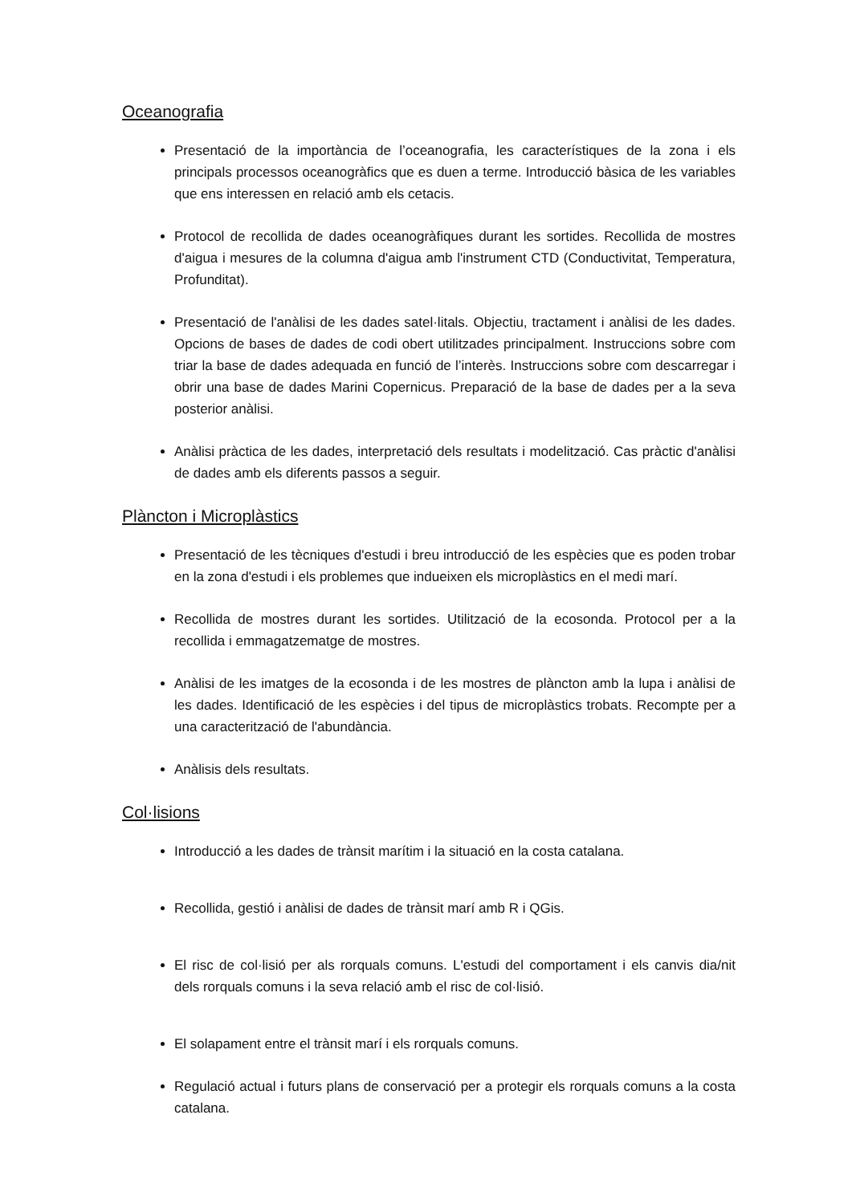Oceanografia
Presentació de la importància de l’oceanografia, les característiques de la zona i els principals processos oceanogràfics que es duen a terme. Introducció bàsica de les variables que ens interessen en relació amb els cetacis.
Protocol de recollida de dades oceanogràfiques durant les sortides. Recollida de mostres d'aigua i mesures de la columna d'aigua amb l'instrument CTD (Conductivitat, Temperatura, Profunditat).
Presentació de l'anàlisi de les dades satel·litals. Objectiu, tractament i anàlisi de les dades. Opcions de bases de dades de codi obert utilitzades principalment. Instruccions sobre com triar la base de dades adequada en funció de l’interès. Instruccions sobre com descarregar i obrir una base de dades Marini Copernicus. Preparació de la base de dades per a la seva posterior anàlisi.
Anàlisi pràctica de les dades, interpretació dels resultats i modelització. Cas pràctic d'anàlisi de dades amb els diferents passos a seguir.
Plàncton i Microplàstics
Presentació de les tècniques d'estudi i breu introducció de les espècies que es poden trobar en la zona d'estudi i els problemes que indueixen els microplàstics en el medi marí.
Recollida de mostres durant les sortides. Utilització de la ecosonda. Protocol per a la recollida i emmagatzematge de mostres.
Anàlisi de les imatges de la ecosonda i de les mostres de plàncton amb la lupa i anàlisi de les dades. Identificació de les espècies i del tipus de microplàstics trobats. Recompte per a una caracterització de l'abundància.
Anàlisis dels resultats.
Col·lisions
Introducció a les dades de trànsit marítim i la situació en la costa catalana.
Recollida, gestió i anàlisi de dades de trànsit marí amb R i QGis.
El risc de col·lisió per als rorquals comuns. L'estudi del comportament i els canvis dia/nit dels rorquals comuns i la seva relació amb el risc de col·lisió.
El solapament entre el trànsit marí i els rorquals comuns.
Regulació actual i futurs plans de conservació per a protegir els rorquals comuns a la costa catalana.